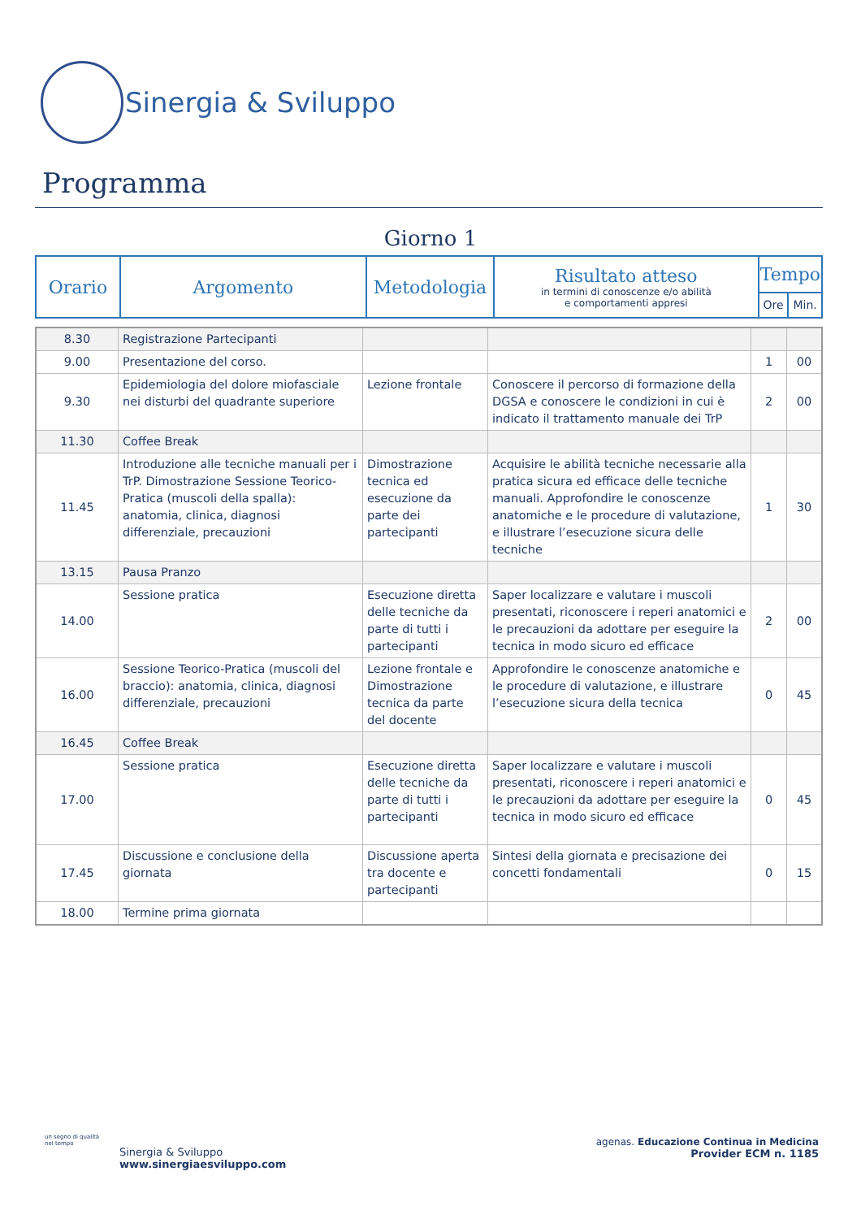Sinergia & Sviluppo
Programma
Giorno 1
| Orario | Argomento | Metodologia | Risultato atteso in termini di conoscenze e/o abilità e comportamenti appresi | Tempo | |
| | | | | Ore | Min. |
| 8.30 | Registrazione Partecipanti | | | | |
| 9.00 | Presentazione del corso. | | | 1 | 00 |
| 9.30 | Epidemiologia del dolore miofasciale nei disturbi del quadrante superiore | Lezione frontale | Conoscere il percorso di formazione della DGSA e conoscere le condizioni in cui è indicato il trattamento manuale dei TrP | 2 | 00 |
| 11.30 | Coffee Break | | | | |
| 11.45 | Introduzione alle tecniche manuali per i TrP. Dimostrazione Sessione Teorico-Pratica (muscoli della spalla): anatomia, clinica, diagnosi differenziale, precauzioni | Dimostrazione tecnica ed esecuzione da parte dei partecipanti | Acquisire le abilità tecniche necessarie alla pratica sicura ed efficace delle tecniche manuali. Approfondire le conoscenze anatomiche e le procedure di valutazione, e illustrare l’esecuzione sicura delle tecniche | 1 | 30 |
| 13.15 | Pausa Pranzo | | | | |
| 14.00 | Sessione pratica | Esecuzione diretta delle tecniche da parte di tutti i partecipanti | Saper localizzare e valutare i muscoli presentati, riconoscere i reperi anatomici e le precauzioni da adottare per eseguire la tecnica in modo sicuro ed efficace | 2 | 00 |
| 16.00 | Sessione Teorico-Pratica (muscoli del braccio): anatomia, clinica, diagnosi differenziale, precauzioni | Lezione frontale e Dimostrazione tecnica da parte del docente | Approfondire le conoscenze anatomiche e le procedure di valutazione, e illustrare l’esecuzione sicura della tecnica | 0 | 45 |
| 16.45 | Coffee Break | | | | |
| 17.00 | Sessione pratica | Esecuzione diretta delle tecniche da parte di tutti i partecipanti | Saper localizzare e valutare i muscoli presentati, riconoscere i reperi anatomici e le precauzioni da adottare per eseguire la tecnica in modo sicuro ed efficace | 0 | 45 |
| 17.45 | Discussione e conclusione della giornata | Discussione aperta tra docente e partecipanti | Sintesi della giornata e precisazione dei concetti fondamentali | 0 | 15 |
| 18.00 | Termine prima giornata | | | | |
un segno di qualità
nel tempo
Sinergia & Sviluppo
www.sinergiaesviluppo.com
agenas. Educazione Continua in Medicina
Provider ECM n. 1185